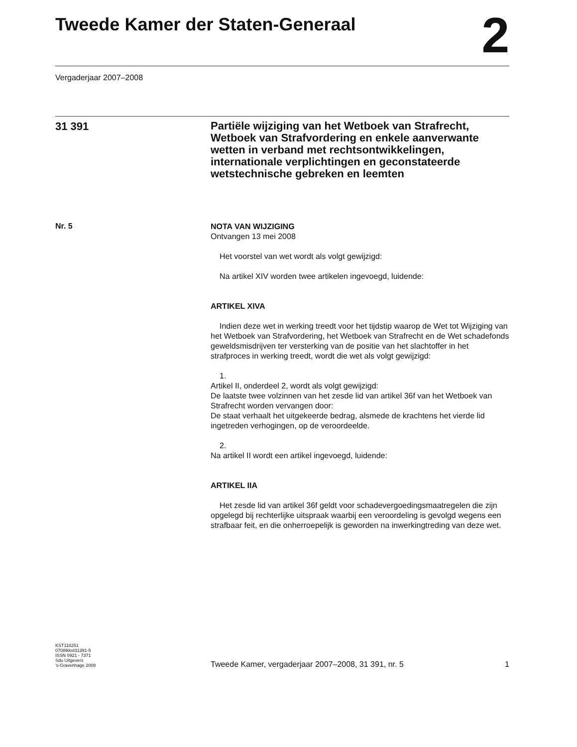Tweede Kamer der Staten-Generaal
2
Vergaderjaar 2007–2008
31 391
Partiële wijziging van het Wetboek van Strafrecht, Wetboek van Strafvordering en enkele aanverwante wetten in verband met rechtsontwikkelingen, internationale verplichtingen en geconstateerde wetstechnische gebreken en leemten
Nr. 5
NOTA VAN WIJZIGING
Ontvangen 13 mei 2008
Het voorstel van wet wordt als volgt gewijzigd:
Na artikel XIV worden twee artikelen ingevoegd, luidende:
ARTIKEL XIVA
Indien deze wet in werking treedt voor het tijdstip waarop de Wet tot Wijziging van het Wetboek van Strafvordering, het Wetboek van Strafrecht en de Wet schadefonds geweldsmisdrijven ter versterking van de positie van het slachtoffer in het strafproces in werking treedt, wordt die wet als volgt gewijzigd:
1.
Artikel II, onderdeel 2, wordt als volgt gewijzigd:
De laatste twee volzinnen van het zesde lid van artikel 36f van het Wetboek van Strafrecht worden vervangen door:
De staat verhaalt het uitgekeerde bedrag, alsmede de krachtens het vierde lid ingetreden verhogingen, op de veroordeelde.
2.
Na artikel II wordt een artikel ingevoegd, luidende:
ARTIKEL IIA
Het zesde lid van artikel 36f geldt voor schadevergoedingsmaatregelen die zijn opgelegd bij rechterlijke uitspraak waarbij een veroordeling is gevolgd wegens een strafbaar feit, en die onherroepelijk is geworden na inwerkingtreding van deze wet.
KST118251
0708tkkst31391-5
ISSN 0921 - 7371
Sdu Uitgevers
’s-Gravenhage 2008
Tweede Kamer, vergaderjaar 2007–2008, 31 391, nr. 5 1